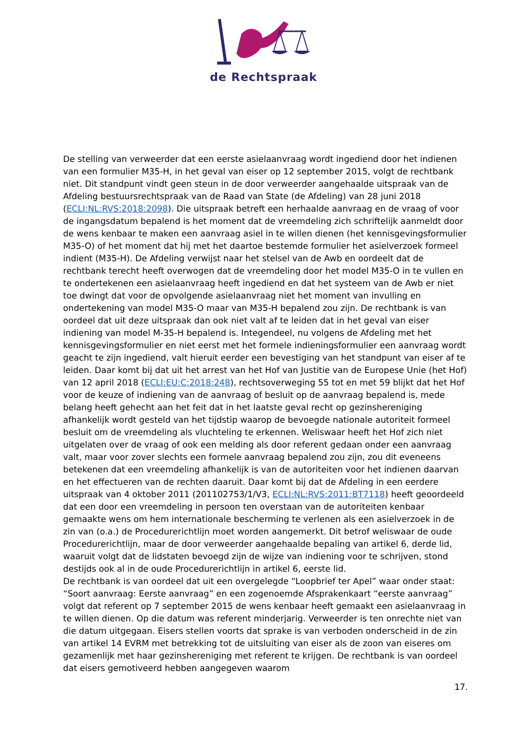de Rechtspraak
De stelling van verweerder dat een eerste asielaanvraag wordt ingediend door het indienen van een formulier M35-H, in het geval van eiser op 12 september 2015, volgt de rechtbank niet. Dit standpunt vindt geen steun in de door verweerder aangehaalde uitspraak van de Afdeling bestuursrechtspraak van de Raad van State (de Afdeling) van 28 juni 2018 (ECLI:NL:RVS:2018:2098). Die uitspraak betreft een herhaalde aanvraag en de vraag of voor de ingangsdatum bepalend is het moment dat de vreemdeling zich schriftelijk aanmeldt door de wens kenbaar te maken een aanvraag asiel in te willen dienen (het kennisgevingsformulier M35-O) of het moment dat hij met het daartoe bestemde formulier het asielverzoek formeel indient (M35-H). De Afdeling verwijst naar het stelsel van de Awb en oordeelt dat de rechtbank terecht heeft overwogen dat de vreemdeling door het model M35-O in te vullen en te ondertekenen een asielaanvraag heeft ingediend en dat het systeem van de Awb er niet toe dwingt dat voor de opvolgende asielaanvraag niet het moment van invulling en ondertekening van model M35-O maar van M35-H bepalend zou zijn. De rechtbank is van oordeel dat uit deze uitspraak dan ook niet valt af te leiden dat in het geval van eiser indiening van model M-35-H bepalend is. Integendeel, nu volgens de Afdeling met het kennisgevingsformulier en niet eerst met het formele indieningsformulier een aanvraag wordt geacht te zijn ingediend, valt hieruit eerder een bevestiging van het standpunt van eiser af te leiden. Daar komt bij dat uit het arrest van het Hof van Justitie van de Europese Unie (het Hof) van 12 april 2018 (ECLI:EU:C:2018:248), rechtsoverweging 55 tot en met 59 blijkt dat het Hof voor de keuze of indiening van de aanvraag of besluit op de aanvraag bepalend is, mede belang heeft gehecht aan het feit dat in het laatste geval recht op gezinshereniging afhankelijk wordt gesteld van het tijdstip waarop de bevoegde nationale autoriteit formeel besluit om de vreemdeling als vluchteling te erkennen. Weliswaar heeft het Hof zich niet uitgelaten over de vraag of ook een melding als door referent gedaan onder een aanvraag valt, maar voor zover slechts een formele aanvraag bepalend zou zijn, zou dit eveneens betekenen dat een vreemdeling afhankelijk is van de autoriteiten voor het indienen daarvan en het effectueren van de rechten daaruit. Daar komt bij dat de Afdeling in een eerdere uitspraak van 4 oktober 2011 (201102753/1/V3, ECLI:NL:RVS:2011:BT7118) heeft geoordeeld dat een door een vreemdeling in persoon ten overstaan van de autoriteiten kenbaar gemaakte wens om hem internationale bescherming te verlenen als een asielverzoek in de zin van (o.a.) de Procedurerichtlijn moet worden aangemerkt. Dit betrof weliswaar de oude Procedurerichtlijn, maar de door verweerder aangehaalde bepaling van artikel 6, derde lid, waaruit volgt dat de lidstaten bevoegd zijn de wijze van indiening voor te schrijven, stond destijds ook al in de oude Procedurerichtlijn in artikel 6, eerste lid.
De rechtbank is van oordeel dat uit een overgelegde “Loopbrief ter Apel” waar onder staat: “Soort aanvraag: Eerste aanvraag” en een zogenoemde Afsprakenkaart “eerste aanvraag” volgt dat referent op 7 september 2015 de wens kenbaar heeft gemaakt een asielaanvraag in te willen dienen. Op die datum was referent minderjarig. Verweerder is ten onrechte niet van die datum uitgegaan. Eisers stellen voorts dat sprake is van verboden onderscheid in de zin van artikel 14 EVRM met betrekking tot de uitsluiting van eiser als de zoon van eiseres om gezamenlijk met haar gezinshereniging met referent te krijgen. De rechtbank is van oordeel dat eisers gemotiveerd hebben aangegeven waarom
17.